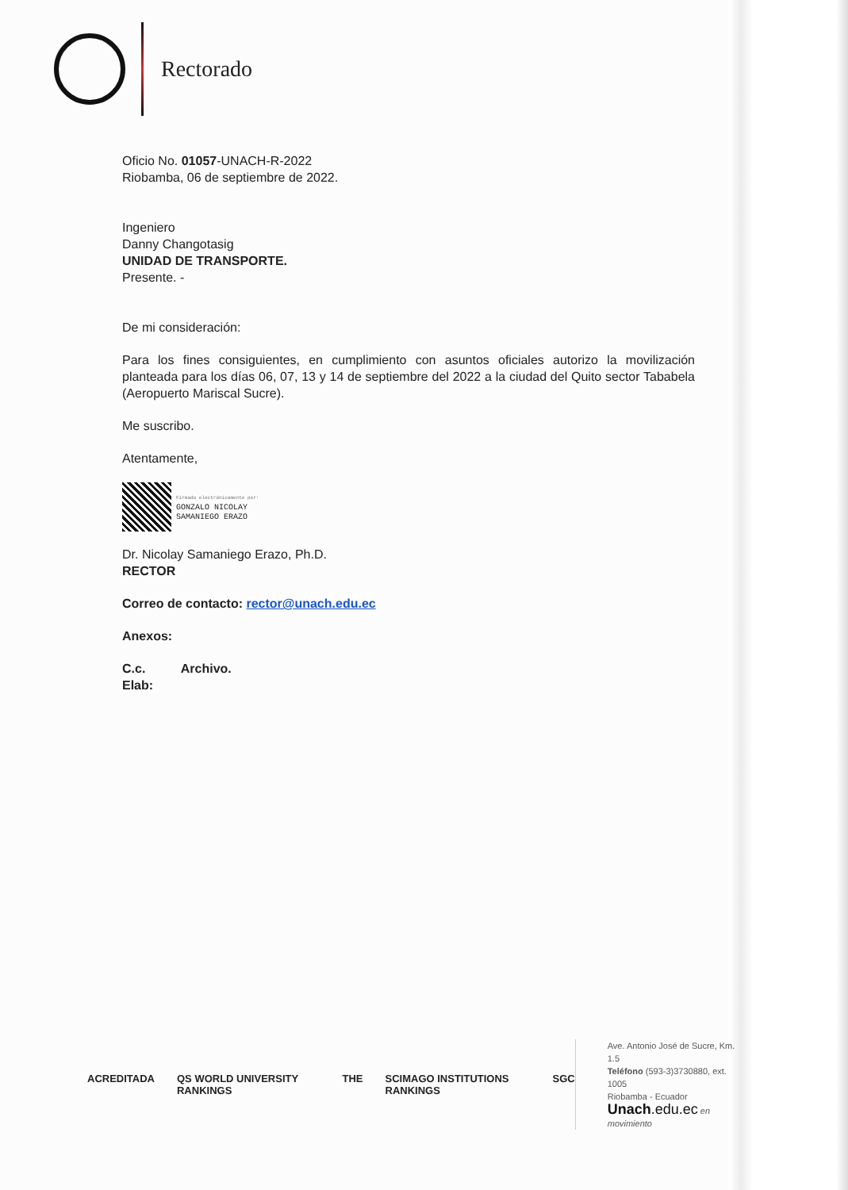Rectorado
Oficio No. 01057-UNACH-R-2022
Riobamba, 06 de septiembre de 2022.
Ingeniero
Danny Changotasig
UNIDAD DE TRANSPORTE.
Presente. -
De mi consideración:
Para los fines consiguientes, en cumplimiento con asuntos oficiales autorizo la movilización planteada para los días 06, 07, 13 y 14 de septiembre del 2022 a la ciudad del Quito sector Tababela (Aeropuerto Mariscal Sucre).
Me suscribo.
Atentamente,
Firmado electrónicamente por:
GONZALO NICOLAY
SAMANIEGO ERAZO
Dr. Nicolay Samaniego Erazo, Ph.D.
RECTOR
Correo de contacto: rector@unach.edu.ec
Anexos:
C.c. Archivo.
Elab:
ACREDITADA QS WORLD UNIVERSITY RANKINGS THE SCIMAGO INSTITUTIONS RANKINGS SGC
Ave. Antonio José de Sucre, Km. 1.5
Teléfono (593-3)3730880, ext. 1005
Riobamba - Ecuador
Unach.edu.ec en movimiento